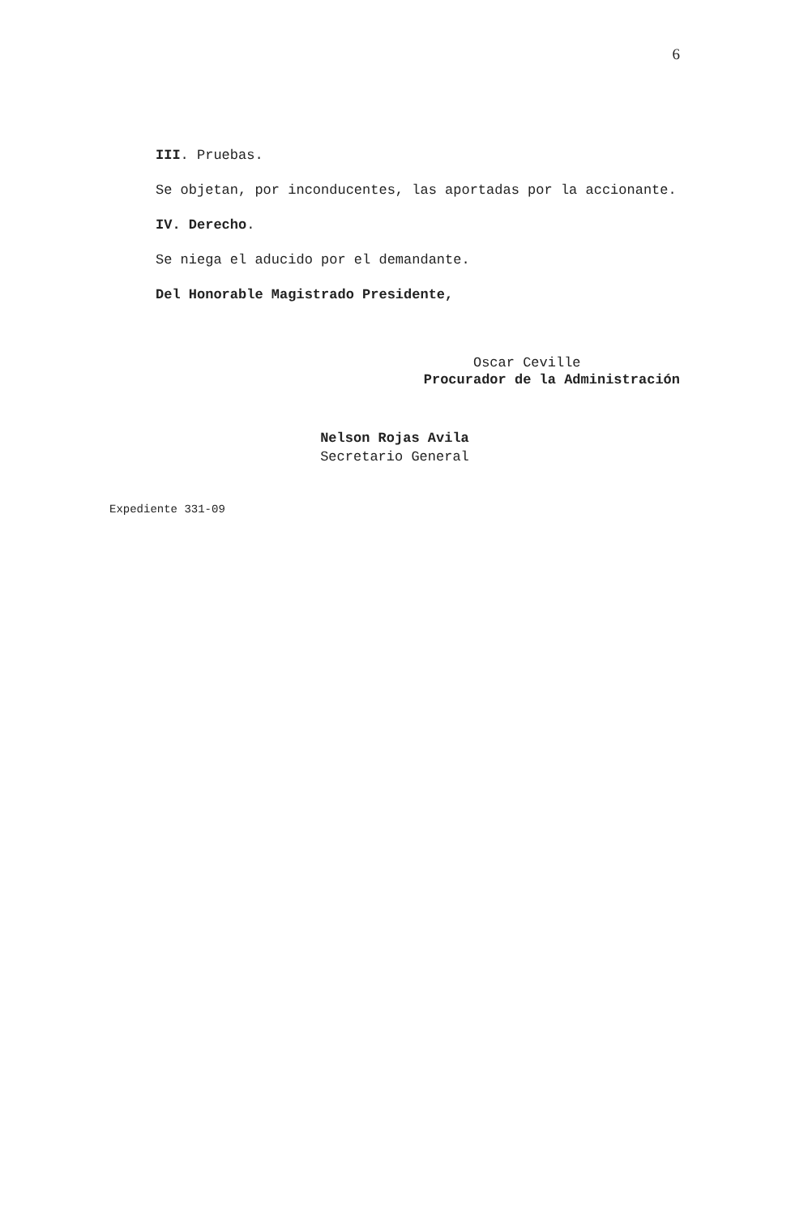6
III. Pruebas.
Se objetan, por inconducentes, las aportadas por la accionante.
IV. Derecho.
Se niega el aducido por el demandante.
Del Honorable Magistrado Presidente,
Oscar Ceville
Procurador de la Administración
Nelson Rojas Avila
Secretario General
Expediente 331-09